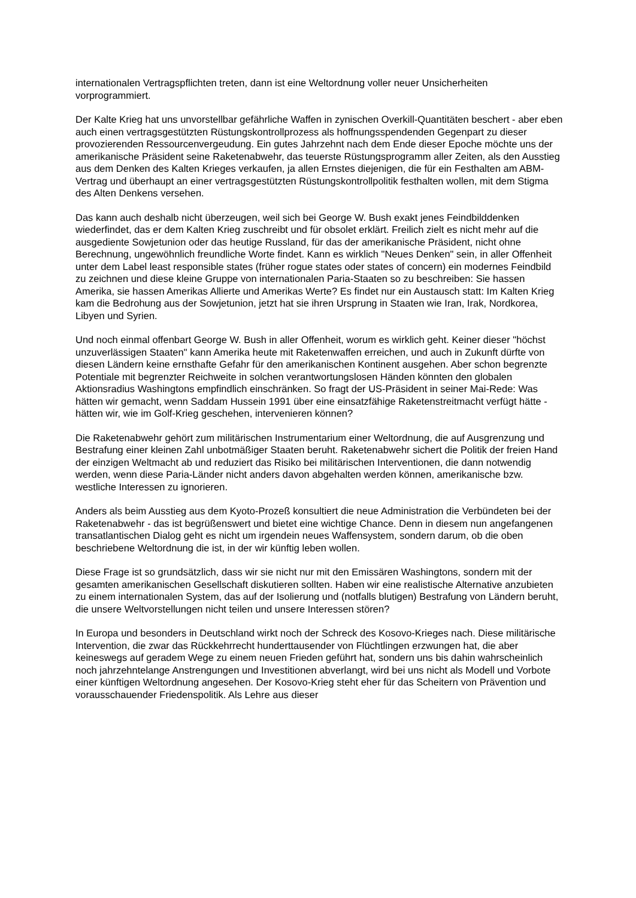internationalen Vertragspflichten treten, dann ist eine Weltordnung voller neuer Unsicherheiten vorprogrammiert.
Der Kalte Krieg hat uns unvorstellbar gefährliche Waffen in zynischen Overkill-Quantitäten beschert - aber eben auch einen vertragsgestützten Rüstungskontrollprozess als hoffnungsspendenden Gegenpart zu dieser provozierenden Ressourcenvergeudung. Ein gutes Jahrzehnt nach dem Ende dieser Epoche möchte uns der amerikanische Präsident seine Raketenabwehr, das teuerste Rüstungsprogramm aller Zeiten, als den Ausstieg aus dem Denken des Kalten Krieges verkaufen, ja allen Ernstes diejenigen, die für ein Festhalten am ABM-Vertrag und überhaupt an einer vertragsgestützten Rüstungskontrollpolitik festhalten wollen, mit dem Stigma des Alten Denkens versehen.
Das kann auch deshalb nicht überzeugen, weil sich bei George W. Bush exakt jenes Feindbilddenken wiederfindet, das er dem Kalten Krieg zuschreibt und für obsolet erklärt. Freilich zielt es nicht mehr auf die ausgediente Sowjetunion oder das heutige Russland, für das der amerikanische Präsident, nicht ohne Berechnung, ungewöhnlich freundliche Worte findet. Kann es wirklich "Neues Denken" sein, in aller Offenheit unter dem Label least responsible states (früher rogue states oder states of concern) ein modernes Feindbild zu zeichnen und diese kleine Gruppe von internationalen Paria-Staaten so zu beschreiben: Sie hassen Amerika, sie hassen Amerikas Allierte und Amerikas Werte? Es findet nur ein Austausch statt: Im Kalten Krieg kam die Bedrohung aus der Sowjetunion, jetzt hat sie ihren Ursprung in Staaten wie Iran, Irak, Nordkorea, Libyen und Syrien.
Und noch einmal offenbart George W. Bush in aller Offenheit, worum es wirklich geht. Keiner dieser "höchst unzuverlässigen Staaten" kann Amerika heute mit Raketenwaffen erreichen, und auch in Zukunft dürfte von diesen Ländern keine ernsthafte Gefahr für den amerikanischen Kontinent ausgehen. Aber schon begrenzte Potentiale mit begrenzter Reichweite in solchen verantwortungslosen Händen könnten den globalen Aktionsradius Washingtons empfindlich einschränken. So fragt der US-Präsident in seiner Mai-Rede: Was hätten wir gemacht, wenn Saddam Hussein 1991 über eine einsatzfähige Raketenstreitmacht verfügt hätte - hätten wir, wie im Golf-Krieg geschehen, intervenieren können?
Die Raketenabwehr gehört zum militärischen Instrumentarium einer Weltordnung, die auf Ausgrenzung und Bestrafung einer kleinen Zahl unbotmäßiger Staaten beruht. Raketenabwehr sichert die Politik der freien Hand der einzigen Weltmacht ab und reduziert das Risiko bei militärischen Interventionen, die dann notwendig werden, wenn diese Paria-Länder nicht anders davon abgehalten werden können, amerikanische bzw. westliche Interessen zu ignorieren.
Anders als beim Ausstieg aus dem Kyoto-Prozeß konsultiert die neue Administration die Verbündeten bei der Raketenabwehr - das ist begrüßenswert und bietet eine wichtige Chance. Denn in diesem nun angefangenen transatlantischen Dialog geht es nicht um irgendein neues Waffensystem, sondern darum, ob die oben beschriebene Weltordnung die ist, in der wir künftig leben wollen.
Diese Frage ist so grundsätzlich, dass wir sie nicht nur mit den Emissären Washingtons, sondern mit der gesamten amerikanischen Gesellschaft diskutieren sollten. Haben wir eine realistische Alternative anzubieten zu einem internationalen System, das auf der Isolierung und (notfalls blutigen) Bestrafung von Ländern beruht, die unsere Weltvorstellungen nicht teilen und unsere Interessen stören?
In Europa und besonders in Deutschland wirkt noch der Schreck des Kosovo-Krieges nach. Diese militärische Intervention, die zwar das Rückkehrrecht hunderttausender von Flüchtlingen erzwungen hat, die aber keineswegs auf geradem Wege zu einem neuen Frieden geführt hat, sondern uns bis dahin wahrscheinlich noch jahrzehntelange Anstrengungen und Investitionen abverlangt, wird bei uns nicht als Modell und Vorbote einer künftigen Weltordnung angesehen. Der Kosovo-Krieg steht eher für das Scheitern von Prävention und vorausschauender Friedenspolitik. Als Lehre aus dieser